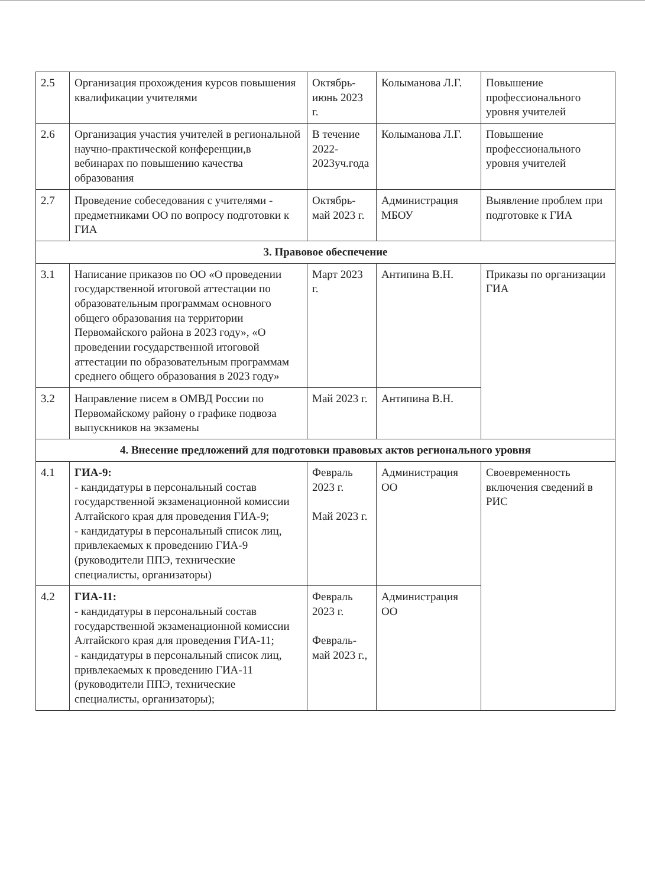| 2.5 | Организация прохождения курсов повышения квалификации учителями | Октябрь- июнь 2023 г. | Колыманова Л.Г. | Повышение профессионального уровня учителей |
| 2.6 | Организация участия учителей в региональной научно-практической конференции,в вебинарах по повышению качества образования | В течение 2022-2023уч.года | Колыманова Л.Г. | Повышение профессионального уровня учителей |
| 2.7 | Проведение собеседования с учителями - предметниками ОО по вопросу подготовки к ГИА | Октябрь-май 2023 г. | Администрация МБОУ | Выявление проблем при подготовке к ГИА |
| 3. Правовое обеспечение | | | | |
| 3.1 | Написание приказов по ОО «О проведении государственной итоговой аттестации по образовательным программам основного общего образования на территории Первомайского района в 2023 году», «О проведении государственной итоговой аттестации по образовательным программам среднего общего образования в 2023 году» | Март 2023 г. | Антипина В.Н. | Приказы по организации ГИА |
| 3.2 | Направление писем в ОМВД России по Первомайскому району о графике подвоза выпускников на экзамены | Май 2023 г. | Антипина В.Н. | |
| 4. Внесение предложений для подготовки правовых актов регионального уровня | | | | |
| 4.1 | ГИА-9: - кандидатуры в персональный состав государственной экзаменационной комиссии Алтайского края для проведения ГИА-9; - кандидатуры в персональный список лиц, привлекаемых к проведению ГИА-9 (руководители ППЭ, технические специалисты, организаторы) | Февраль 2023 г. Май 2023 г. | Администрация ОО | Своевременность включения сведений в РИС |
| 4.2 | ГИА-11: - кандидатуры в персональный состав государственной экзаменационной комиссии Алтайского края для проведения ГИА-11; - кандидатуры в персональный список лиц, привлекаемых к проведению ГИА-11 (руководители ППЭ, технические специалисты, организаторы); | Февраль 2023 г. Февраль-май 2023 г., | Администрация ОО | |